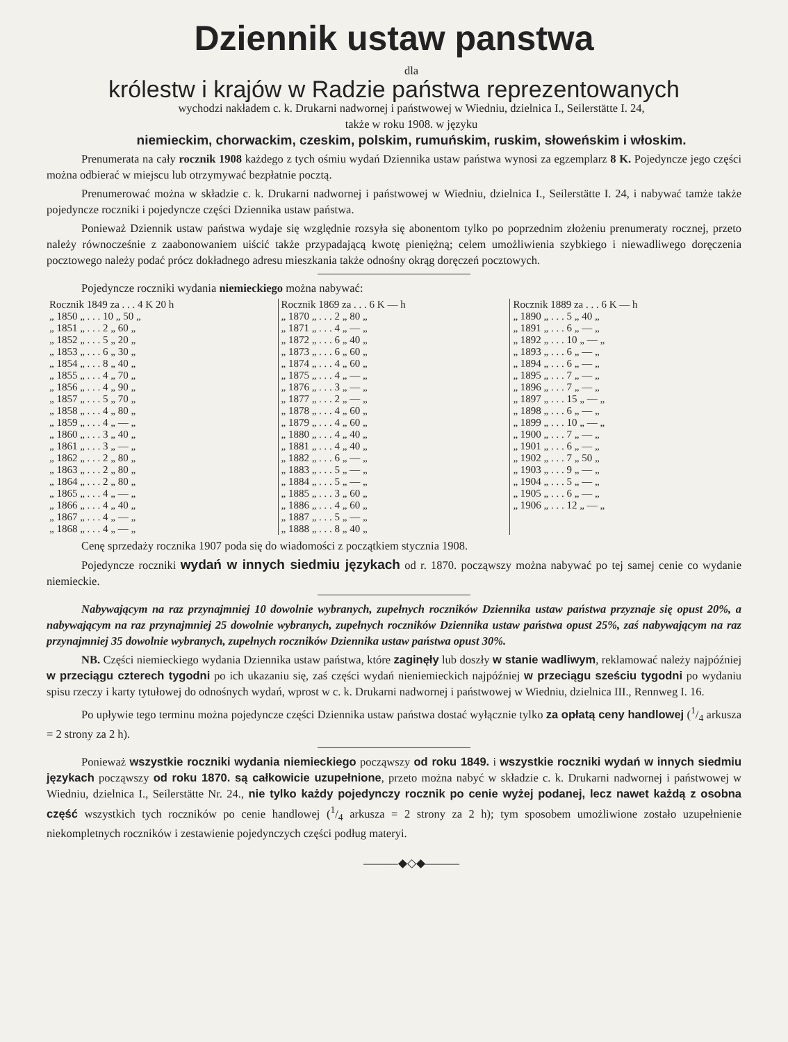Dziennik ustaw panstwa
dla
królestw i krajów w Radzie państwa reprezentowanych
wychodzi nakładem c. k. Drukarni nadwornej i państwowej w Wiedniu, dzielnica I., Seilerstätte I. 24,
także w roku 1908. w języku
niemieckim, chorwackim, czeskim, polskim, rumuńskim, ruskim, słoweńskim i włoskim.
Prenumerata na cały rocznik 1908 każdego z tych ośmiu wydań Dziennika ustaw państwa wynosi za egzemplarz 8 K. Pojedyncze jego części można odbierać w miejscu lub otrzymywać bezpłatnie pocztą.
Prenumerować można w składzie c. k. Drukarni nadwornej i państwowej w Wiedniu, dzielnica I., Seilerstätte I. 24, i nabywać tamże także pojedyncze roczniki i pojedyncze części Dziennika ustaw państwa.
Ponieważ Dziennik ustaw państwa wydaje się względnie rozsyła się abonentom tylko po poprzednim złożeniu prenumeraty rocznej, przeto należy równocześnie z zaabonowaniem uiścić także przypadającą kwotę pieniężną; celem umożliwienia szybkiego i niewadliwego doręczenia pocztowego należy podać prócz dokładnego adresu mieszkania także odnośny okrąg doręczeń pocztowych.
Pojedyncze roczniki wydania niemieckiego można nabywać:
| Rocznik 1849 za . . . 4 K 20 h | Rocznik 1869 za . . . 6 K — h | Rocznik 1889 za . . . 6 K — h |
| „ 1850 „ . . . 10 „ 50 „ | „ 1870 „ . . . 2 „ 80 „ | „ 1890 „ . . . 5 „ 40 „ |
| „ 1851 „ . . . 2 „ 60 „ | „ 1871 „ . . . 4 „ — „ | „ 1891 „ . . . 6 „ — „ |
| „ 1852 „ . . . 5 „ 20 „ | „ 1872 „ . . . 6 „ 40 „ | „ 1892 „ . . . 10 „ — „ |
| „ 1853 „ . . . 6 „ 30 „ | „ 1873 „ . . . 6 „ 60 „ | „ 1893 „ . . . 6 „ — „ |
| „ 1854 „ . . . 8 „ 40 „ | „ 1874 „ . . . 4 „ 60 „ | „ 1894 „ . . . 6 „ — „ |
| „ 1855 „ . . . 4 „ 70 „ | „ 1875 „ . . . 4 „ — „ | „ 1895 „ . . . 7 „ — „ |
| „ 1856 „ . . . 4 „ 90 „ | „ 1876 „ . . . 3 „ — „ | „ 1896 „ . . . 7 „ — „ |
| „ 1857 „ . . . 5 „ 70 „ | „ 1877 „ . . . 2 „ — „ | „ 1897 „ . . . 15 „ — „ |
| „ 1858 „ . . . 4 „ 80 „ | „ 1878 „ . . . 4 „ 60 „ | „ 1898 „ . . . 6 „ — „ |
| „ 1859 „ . . . 4 „ — „ | „ 1879 „ . . . 4 „ 60 „ | „ 1899 „ . . . 10 „ — „ |
| „ 1860 „ . . . 3 „ 40 „ | „ 1880 „ . . . 4 „ 40 „ | „ 1900 „ . . . 7 „ — „ |
| „ 1861 „ . . . 3 „ — „ | „ 1881 „ . . . 4 „ 40 „ | „ 1901 „ . . . 6 „ — „ |
| „ 1862 „ . . . 2 „ 80 „ | „ 1882 „ . . . 6 „ — „ | „ 1902 „ . . . 7 „ 50 „ |
| „ 1863 „ . . . 2 „ 80 „ | „ 1883 „ . . . 5 „ — „ | „ 1903 „ . . . 9 „ — „ |
| „ 1864 „ . . . 2 „ 80 „ | „ 1884 „ . . . 5 „ — „ | „ 1904 „ . . . 5 „ — „ |
| „ 1865 „ . . . 4 „ — „ | „ 1885 „ . . . 3 „ 60 „ | „ 1905 „ . . . 6 „ — „ |
| „ 1866 „ . . . 4 „ 40 „ | „ 1886 „ . . . 4 „ 60 „ | „ 1906 „ . . . 12 „ — „ |
| „ 1867 „ . . . 4 „ — „ | „ 1887 „ . . . 5 „ — „ | |
| „ 1868 „ . . . 4 „ — „ | „ 1888 „ . . . 8 „ 40 „ | |
Cenę sprzedaży rocznika 1907 poda się do wiadomości z początkiem stycznia 1908.
Pojedyncze roczniki wydań w innych siedmiu językach od r. 1870. począwszy można nabywać po tej samej cenie co wydanie niemieckie.
Nabywającym na raz przynajmniej 10 dowolnie wybranych, zupełnych roczników Dziennika ustaw państwa przyznaje się opust 20%, a nabywającym na raz przynajmniej 25 dowolnie wybranych, zupełnych roczników Dziennika ustaw państwa opust 25%, zaś nabywającym na raz przynajmniej 35 dowolnie wybranych, zupełnych roczników Dziennika ustaw państwa opust 30%.
NB. Części niemieckiego wydania Dziennika ustaw państwa, które zaginęły lub doszły w stanie wadliwym, reklamować należy najpóźniej w przeciągu czterech tygodni po ich ukazaniu się, zaś części wydań nieniemieckich najpóźniej w przeciągu sześciu tygodni po wydaniu spisu rzeczy i karty tytułowej do odnośnych wydań, wprost w c. k. Drukarni nadwornej i państwowej w Wiedniu, dzielnica III., Rennweg I. 16.
Po upływie tego terminu można pojedyncze części Dziennika ustaw państwa dostać wyłącznie tylko za opłatą ceny handlowej (1/4 arkusza = 2 strony za 2 h).
Ponieważ wszystkie roczniki wydania niemieckiego począwszy od roku 1849. i wszystkie roczniki wydań w innych siedmiu językach począwszy od roku 1870. są całkowicie uzupełnione, przeto można nabyć w składzie c. k. Drukarni nadwornej i państwowej w Wiedniu, dzielnica I., Seilerstätte Nr. 24., nie tylko każdy pojedynczy rocznik po cenie wyżej podanej, lecz nawet każdą z osobna część wszystkich tych roczników po cenie handlowej (1/4 arkusza = 2 strony za 2 h); tym sposobem umożliwione zostało uzupełnienie niekompletnych roczników i zestawienie pojedynczych części podług materyi.
———◆◇◆———